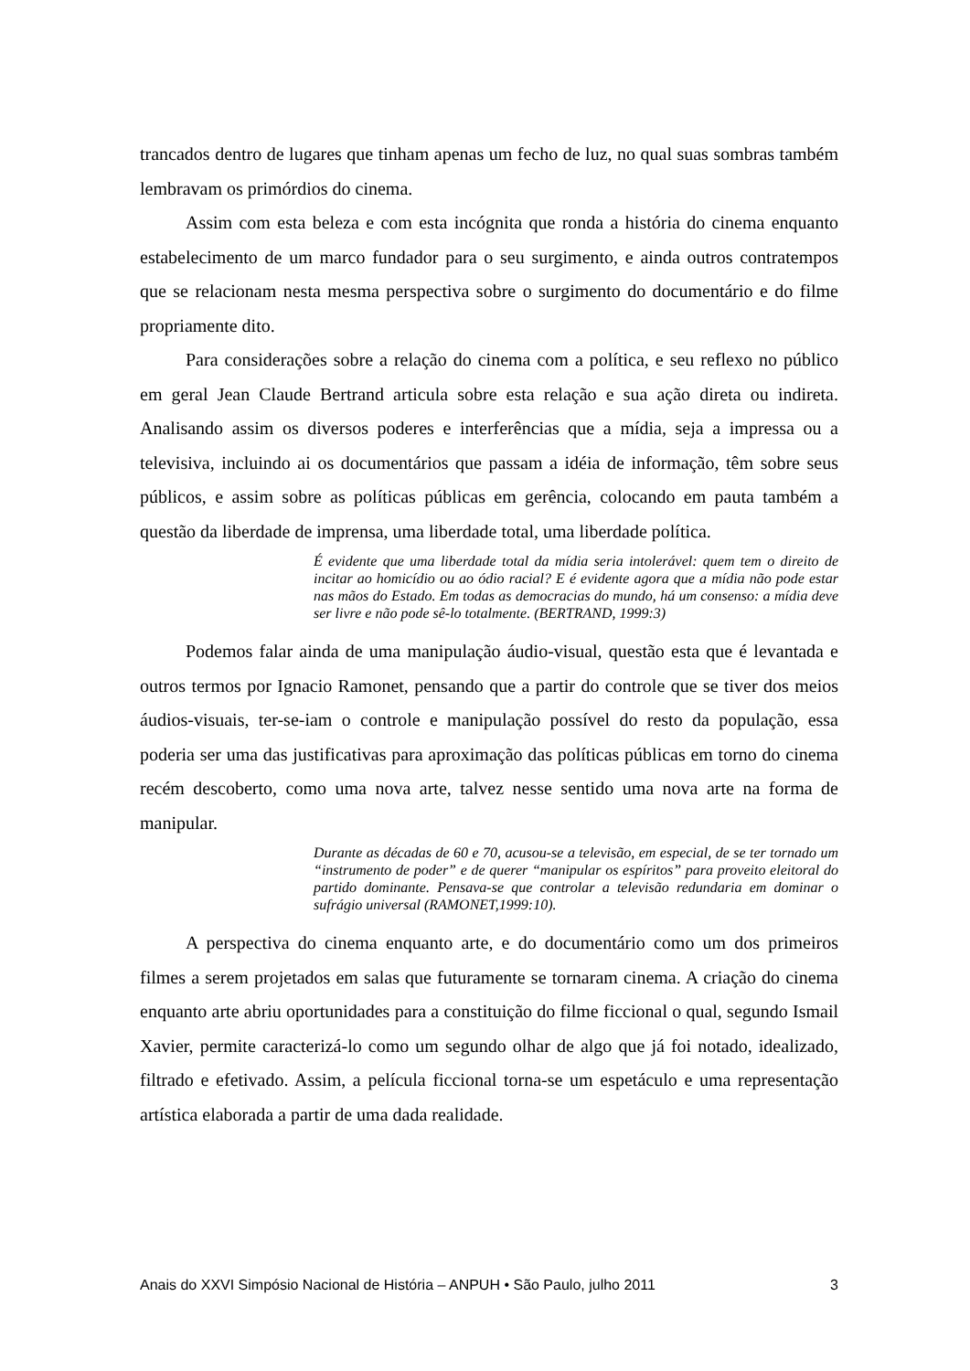trancados dentro de lugares que tinham apenas um fecho de luz, no qual suas sombras também lembravam os primórdios do cinema.
Assim com esta beleza e com esta incógnita que ronda a história do cinema enquanto estabelecimento de um marco fundador para o seu surgimento, e ainda outros contratempos que se relacionam nesta mesma perspectiva sobre o surgimento do documentário e do filme propriamente dito.
Para considerações sobre a relação do cinema com a política, e seu reflexo no público em geral Jean Claude Bertrand articula sobre esta relação e sua ação direta ou indireta. Analisando assim os diversos poderes e interferências que a mídia, seja a impressa ou a televisiva, incluindo ai os documentários que passam a idéia de informação, têm sobre seus públicos, e assim sobre as políticas públicas em gerência, colocando em pauta também a questão da liberdade de imprensa, uma liberdade total, uma liberdade política.
É evidente que uma liberdade total da mídia seria intolerável: quem tem o direito de incitar ao homicídio ou ao ódio racial? E é evidente agora que a mídia não pode estar nas mãos do Estado. Em todas as democracias do mundo, há um consenso: a mídia deve ser livre e não pode sê-lo totalmente. (BERTRAND, 1999:3)
Podemos falar ainda de uma manipulação áudio-visual, questão esta que é levantada e outros termos por Ignacio Ramonet, pensando que a partir do controle que se tiver dos meios áudios-visuais, ter-se-iam o controle e manipulação possível do resto da população, essa poderia ser uma das justificativas para aproximação das políticas públicas em torno do cinema recém descoberto, como uma nova arte, talvez nesse sentido uma nova arte na forma de manipular.
Durante as décadas de 60 e 70, acusou-se a televisão, em especial, de se ter tornado um “instrumento de poder” e de querer “manipular os espíritos” para proveito eleitoral do partido dominante. Pensava-se que controlar a televisão redundaria em dominar o sufrágio universal (RAMONET,1999:10).
A perspectiva do cinema enquanto arte, e do documentário como um dos primeiros filmes a serem projetados em salas que futuramente se tornaram cinema. A criação do cinema enquanto arte abriu oportunidades para a constituição do filme ficcional o qual, segundo Ismail Xavier, permite caracterizá-lo como um segundo olhar de algo que já foi notado, idealizado, filtrado e efetivado. Assim, a película ficcional torna-se um espetáculo e uma representação artística elaborada a partir de uma dada realidade.
Anais do XXVI Simpósio Nacional de História – ANPUH • São Paulo, julho 2011 3